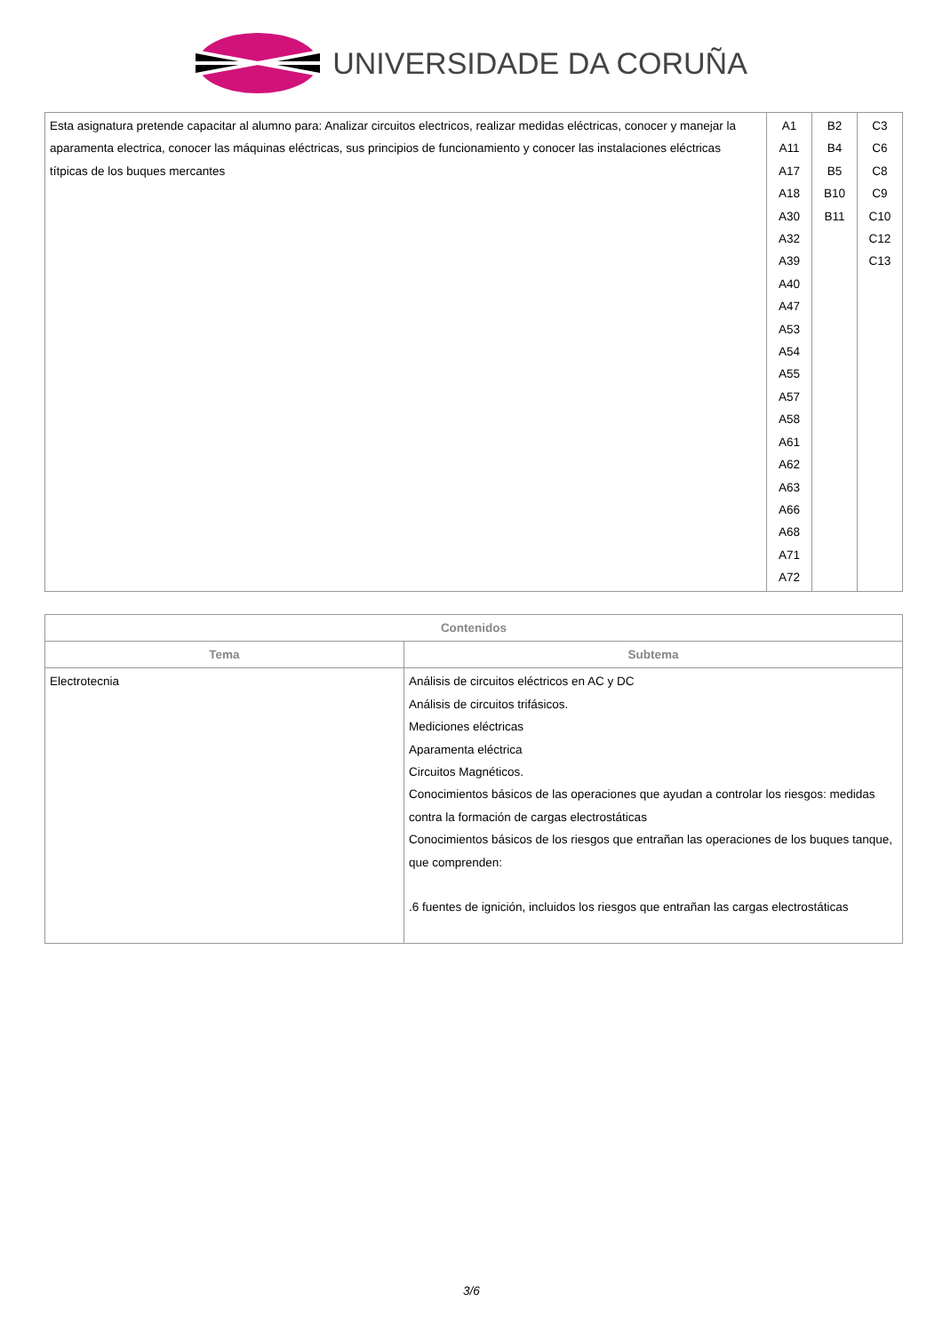UNIVERSIDADE DA CORUÑA
| Esta asignatura pretende capacitar al alumno para: Analizar circuitos electricos, realizar medidas eléctricas, conocer y manejar la aparamenta electrica, conocer las máquinas eléctricas, sus principios de funcionamiento y conocer las instalaciones eléctricas títpicas de los buques mercantes | A1 A11 A17 A18 A30 A32 A39 A40 A47 A53 A54 A55 A57 A58 A61 A62 A63 A66 A68 A71 A72 | B2 B4 B5 B10 B11 | C3 C6 C8 C9 C10 C12 C13 |
| Contenidos | |
| --- | --- |
| Tema | Subtema |
| Electrotecnia | Análisis de circuitos eléctricos en AC y DC Análisis de circuitos trifásicos. Mediciones eléctricas Aparamenta eléctrica Circuitos Magnéticos. Conocimientos básicos de las operaciones que ayudan a controlar los riesgos: medidas contra la formación de cargas electrostáticas Conocimientos básicos de los riesgos que entrañan las operaciones de los buques tanque, que comprenden: .6 fuentes de ignición, incluidos los riesgos que entrañan las cargas electrostáticas |
3/6